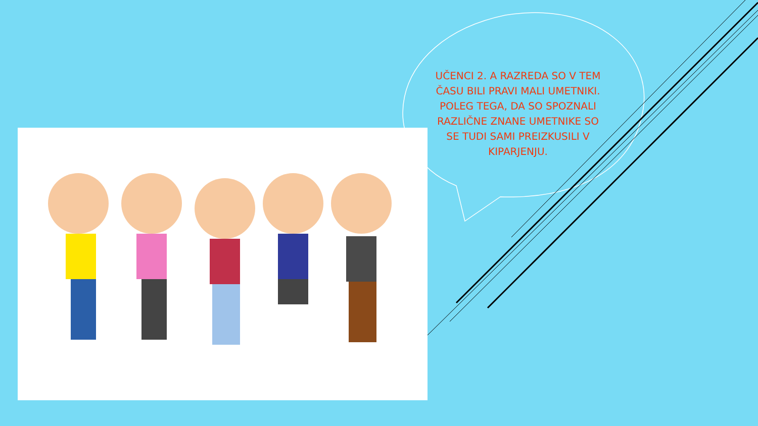UČENCI 2. A RAZREDA SO V TEM ČASU BILI PRAVI MALI UMETNIKI. POLEG TEGA, DA SO SPOZNALI RAZLIČNE ZNANE UMETNIKE SO SE TUDI SAMI PREIZKUSILI V KIPARJENJU.